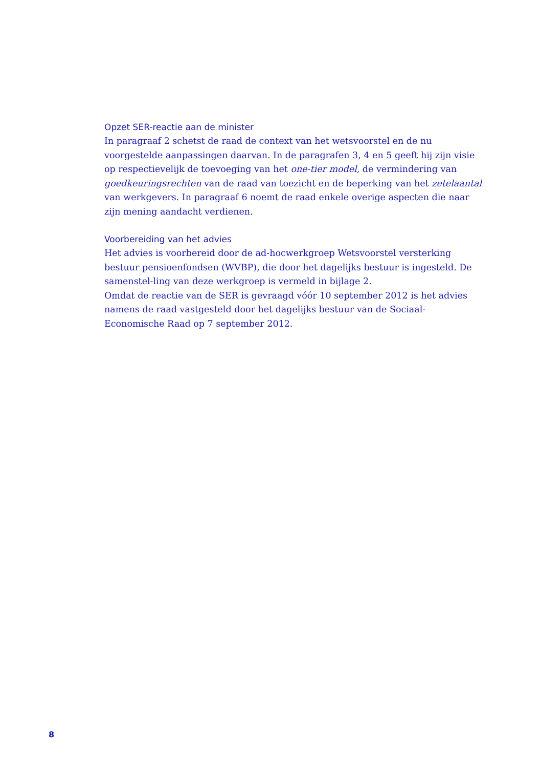Opzet SER-reactie aan de minister
In paragraaf 2 schetst de raad de context van het wetsvoorstel en de nu voorgestelde aanpassingen daarvan. In de paragrafen 3, 4 en 5 geeft hij zijn visie op respectievelijk de toevoeging van het one-tier model, de vermindering van goedkeuringsrechten van de raad van toezicht en de beperking van het zetelaantal van werkgevers. In paragraaf 6 noemt de raad enkele overige aspecten die naar zijn mening aandacht verdienen.
Voorbereiding van het advies
Het advies is voorbereid door de ad-hocwerkgroep Wetsvoorstel versterking bestuur pensioenfondsen (WVBP), die door het dagelijks bestuur is ingesteld. De samenstel-ling van deze werkgroep is vermeld in bijlage 2.
Omdat de reactie van de SER is gevraagd vóór 10 september 2012 is het advies namens de raad vastgesteld door het dagelijks bestuur van de Sociaal-Economische Raad op 7 september 2012.
8